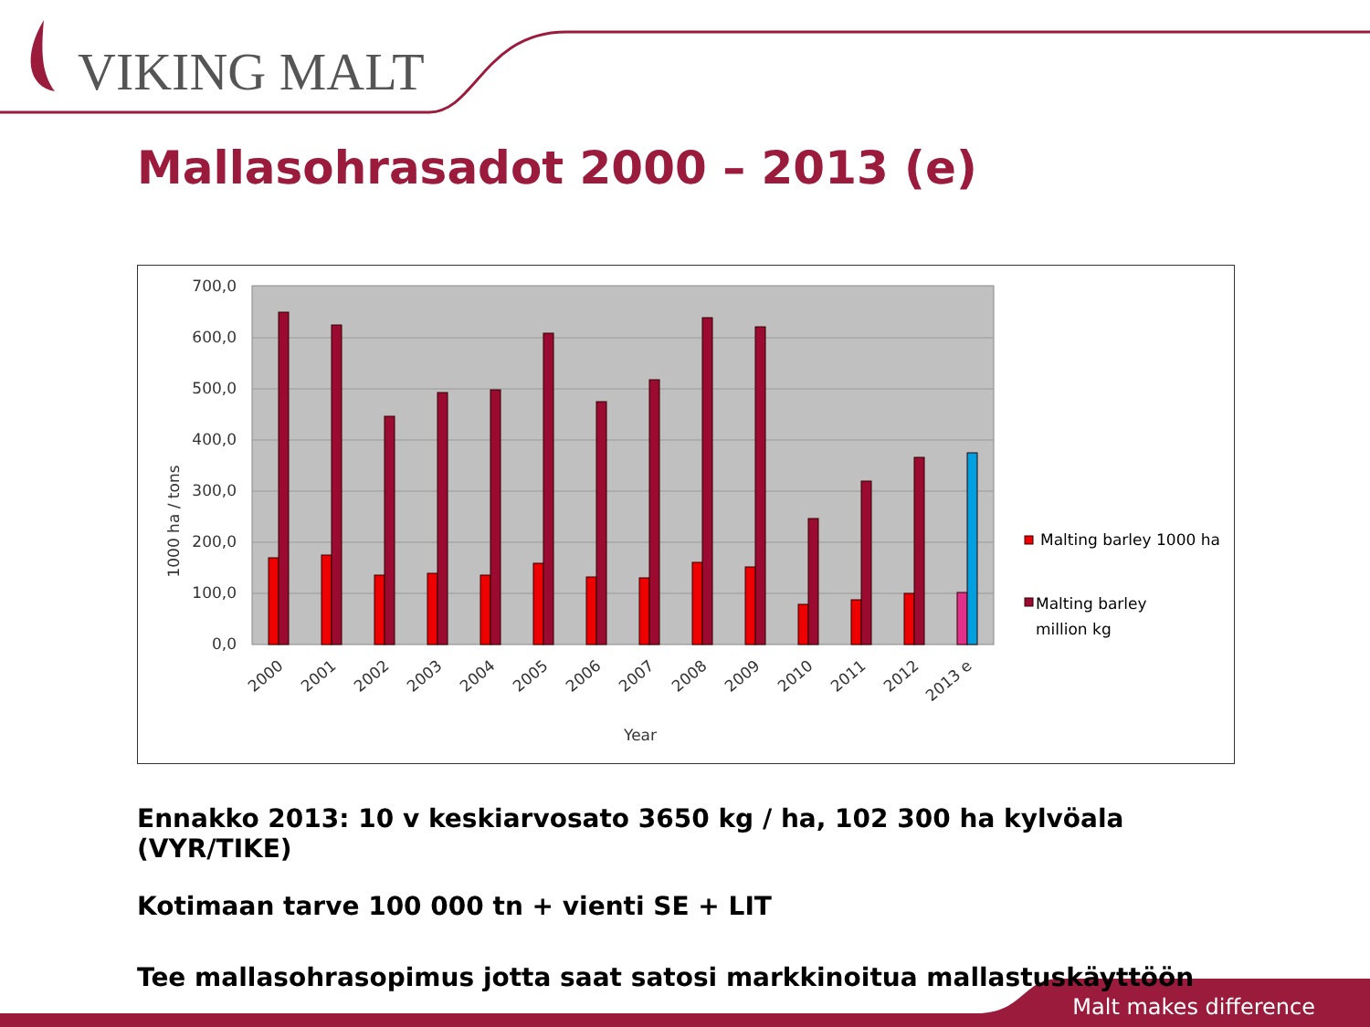VIKING MALT
Mallasohrasadot 2000 – 2013 (e)
0,0
100,0
200,0
300,0
400,0
500,0
600,0
700,0
2000
2001
2002
2003
2004
2005
2006
2007
2008
2009
2010
2011
2012
2013 e
Year
1000 ha / tons
Malting barley 1000 ha
Malting barley
million kg
Ennakko 2013: 10 v keskiarvosato 3650 kg / ha, 102 300 ha kylvöala (VYR/TIKE)
Kotimaan tarve 100 000 tn + vienti SE + LIT
Tee mallasohrasopimus jotta saat satosi markkinoitua mallastuskäyttöön
Malt makes difference